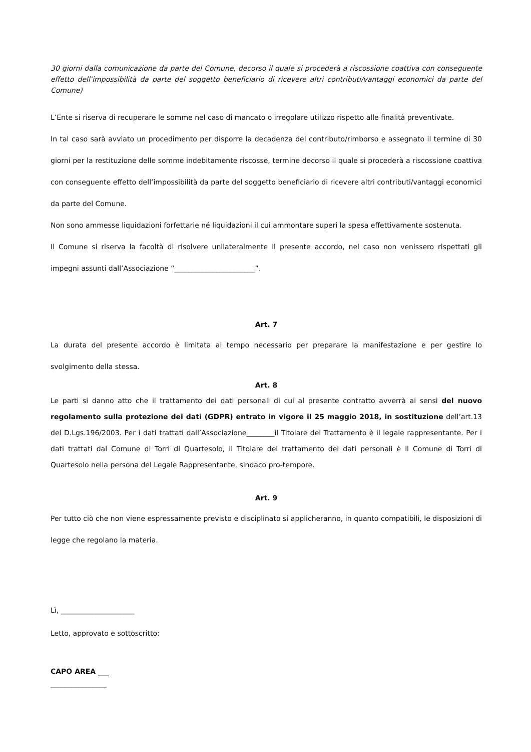30 giorni dalla comunicazione da parte del Comune, decorso il quale si procederà a riscossione coattiva con conseguente effetto dell’impossibilità da parte del soggetto beneficiario di ricevere altri contributi/vantaggi economici da parte del Comune)
L’Ente si riserva di recuperare le somme nel caso di mancato o irregolare utilizzo rispetto alle finalità preventivate.
In tal caso sarà avviato un procedimento per disporre la decadenza del contributo/rimborso e assegnato il termine di 30 giorni per la restituzione delle somme indebitamente riscosse, termine decorso il quale si procederà a riscossione coattiva con conseguente effetto dell’impossibilità da parte del soggetto beneficiario di ricevere altri contributi/vantaggi economici da parte del Comune.
Non sono ammesse liquidazioni forfettarie né liquidazioni il cui ammontare superi la spesa effettivamente sostenuta.
Il Comune si riserva la facoltà di risolvere unilateralmente il presente accordo, nel caso non venissero rispettati gli impegni assunti dall’Associazione “_______________________”.
Art. 7
La durata del presente accordo è limitata al tempo necessario per preparare la manifestazione e per gestire lo svolgimento della stessa.
Art. 8
Le parti si danno atto che il trattamento dei dati personali di cui al presente contratto avverrà ai sensi del nuovo regolamento sulla protezione dei dati (GDPR) entrato in vigore il 25 maggio 2018, in sostituzione dell’art.13 del D.Lgs.196/2003. Per i dati trattati dall’Associazione________il Titolare del Trattamento è il legale rappresentante. Per i dati trattati dal Comune di Torri di Quartesolo, il Titolare del trattamento dei dati personali è il Comune di Torri di Quartesolo nella persona del Legale Rappresentante, sindaco pro-tempore.
Art. 9
Per tutto ciò che non viene espressamente previsto e disciplinato si applicheranno, in quanto compatibili, le disposizioni di legge che regolano la materia.
Lì, _____________________
Letto, approvato e sottoscritto:
CAPO AREA ___
________________